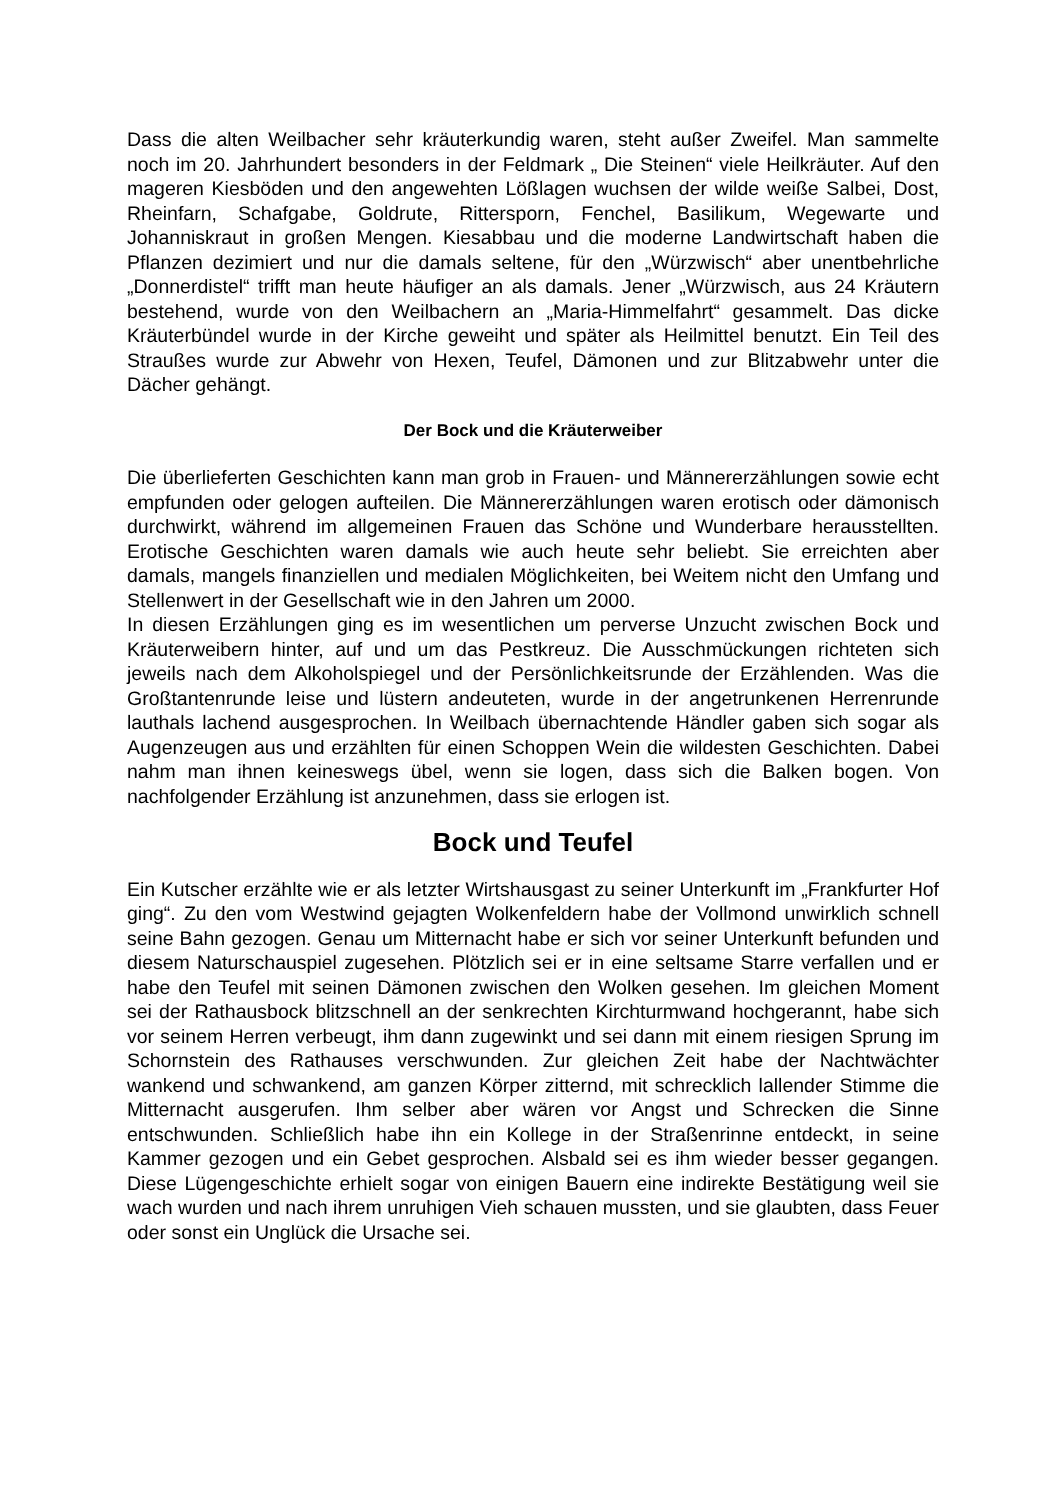Dass die alten Weilbacher sehr kräuterkundig waren, steht außer Zweifel. Man sammelte noch im 20. Jahrhundert besonders in der Feldmark „ Die Steinen“ viele Heilkräuter. Auf den mageren Kiesböden und den angewehten Lößlagen wuchsen der wilde weiße Salbei, Dost, Rheinfarn, Schafgabe, Goldrute, Rittersporn, Fenchel, Basilikum, Wegewarte und Johanniskraut in großen Mengen. Kiesabbau und die moderne Landwirtschaft haben die Pflanzen dezimiert und nur die damals seltene, für den „Würzwisch“ aber unentbehrliche „Donnerdistel“ trifft man heute häufiger an als damals. Jener „Würzwisch, aus 24 Kräutern bestehend, wurde von den Weilbachern an „Maria-Himmelfahrt“ gesammelt. Das dicke Kräuterbündel wurde in der Kirche geweiht und später als Heilmittel benutzt. Ein Teil des Straußes wurde zur Abwehr von Hexen, Teufel, Dämonen und zur Blitzabwehr unter die Dächer gehängt.
Der Bock und die Kräuterweiber
Die überlieferten Geschichten kann man grob in Frauen- und Männererzählungen sowie echt empfunden oder gelogen aufteilen. Die Männererzählungen waren erotisch oder dämonisch durchwirkt, während im allgemeinen Frauen das Schöne und Wunderbare herausstellten. Erotische Geschichten waren damals wie auch heute sehr beliebt. Sie erreichten aber damals, mangels finanziellen und medialen Möglichkeiten, bei Weitem nicht den Umfang und Stellenwert in der Gesellschaft wie in den Jahren um 2000.
In diesen Erzählungen ging es im wesentlichen um perverse Unzucht zwischen Bock und Kräuterweibern hinter, auf und um das Pestkreuz. Die Ausschmückungen richteten sich jeweils nach dem Alkoholspiegel und der Persönlichkeitsrunde der Erzählenden. Was die Großtantenrunde leise und lüstern andeuteten, wurde in der angetrunkenen Herrenrunde lauthals lachend ausgesprochen. In Weilbach übernachtende Händler gaben sich sogar als Augenzeugen aus und erzählten für einen Schoppen Wein die wildesten Geschichten. Dabei nahm man ihnen keineswegs übel, wenn sie logen, dass sich die Balken bogen. Von nachfolgender Erzählung ist anzunehmen, dass sie erlogen ist.
Bock und Teufel
Ein Kutscher erzählte wie er als letzter Wirtshausgast zu seiner Unterkunft im „Frankfurter Hof ging“. Zu den vom Westwind gejagten Wolkenfeldern habe der Vollmond unwirklich schnell seine Bahn gezogen. Genau um Mitternacht habe er sich vor seiner Unterkunft befunden und diesem Naturschauspiel zugesehen. Plötzlich sei er in eine seltsame Starre verfallen und er habe den Teufel mit seinen Dämonen zwischen den Wolken gesehen. Im gleichen Moment sei der Rathausbock blitzschnell an der senkrechten Kirchturmwand hochgerannt, habe sich vor seinem Herren verbeugt, ihm dann zugewinkt und sei dann mit einem riesigen Sprung im Schornstein des Rathauses verschwunden. Zur gleichen Zeit habe der Nachtwächter wankend und schwankend, am ganzen Körper zitternd, mit schrecklich lallender Stimme die Mitternacht ausgerufen. Ihm selber aber wären vor Angst und Schrecken die Sinne entschwunden. Schließlich habe ihn ein Kollege in der Straßenrinne entdeckt, in seine Kammer gezogen und ein Gebet gesprochen. Alsbald sei es ihm wieder besser gegangen. Diese Lügengeschichte erhielt sogar von einigen Bauern eine indirekte Bestätigung weil sie wach wurden und nach ihrem unruhigen Vieh schauen mussten, und sie glaubten, dass Feuer oder sonst ein Unglück die Ursache sei.